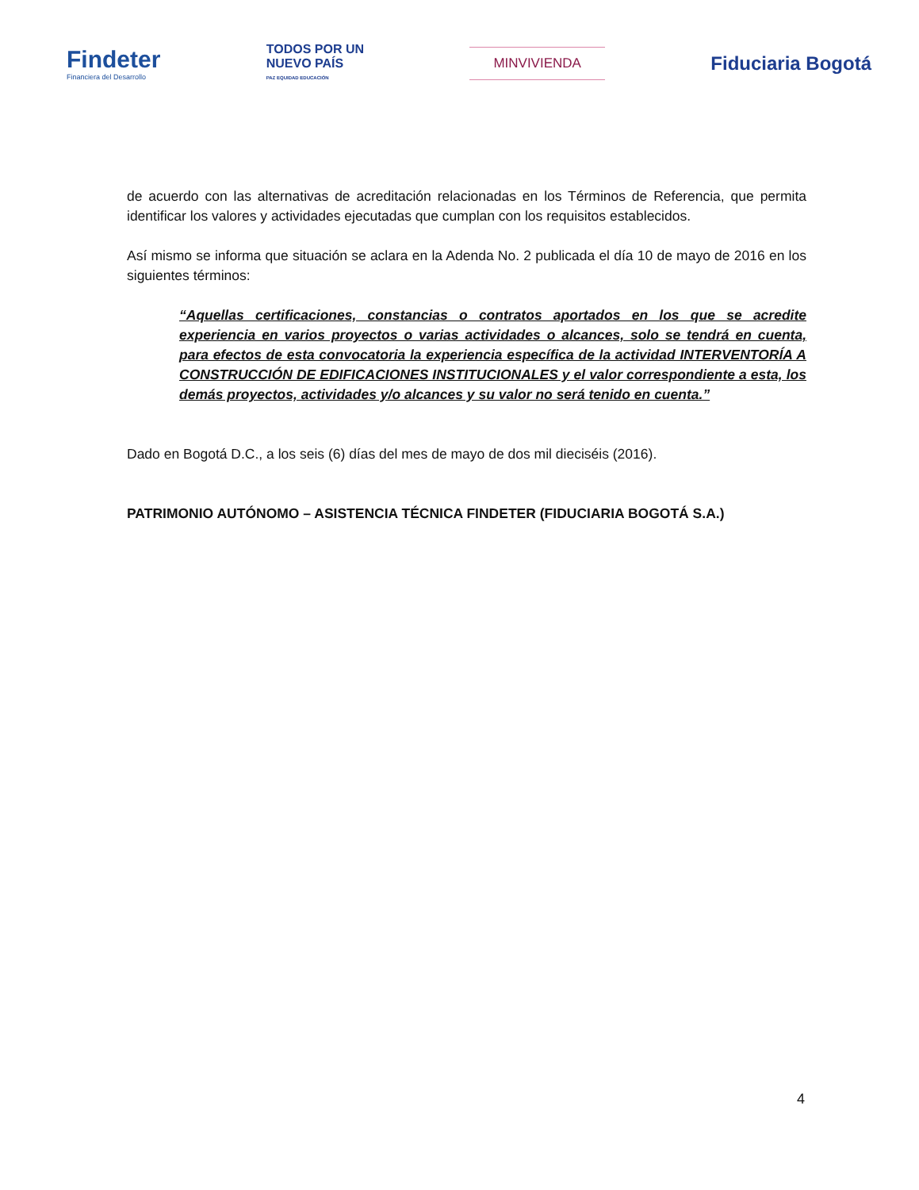Findeter
Financiera del Desarrollo
TODOS POR UN
NUEVO PAÍS
PAZ EQUIDAD EDUCACIÓN
MINVIVIENDA
Fiduciaria Bogotá
de acuerdo con las alternativas de acreditación relacionadas en los Términos de Referencia, que permita identificar los valores y actividades ejecutadas que cumplan con los requisitos establecidos.
Así mismo se informa que situación se aclara en la Adenda No. 2 publicada el día 10 de mayo de 2016 en los siguientes términos:
“Aquellas certificaciones, constancias o contratos aportados en los que se acredite experiencia en varios proyectos o varias actividades o alcances, solo se tendrá en cuenta, para efectos de esta convocatoria la experiencia específica de la actividad INTERVENTORÍA A CONSTRUCCIÓN DE EDIFICACIONES INSTITUCIONALES y el valor correspondiente a esta, los demás proyectos, actividades y/o alcances y su valor no será tenido en cuenta.”
Dado en Bogotá D.C., a los seis (6) días del mes de mayo de dos mil dieciséis (2016).
PATRIMONIO AUTÓNOMO – ASISTENCIA TÉCNICA FINDETER (FIDUCIARIA BOGOTÁ S.A.)
4